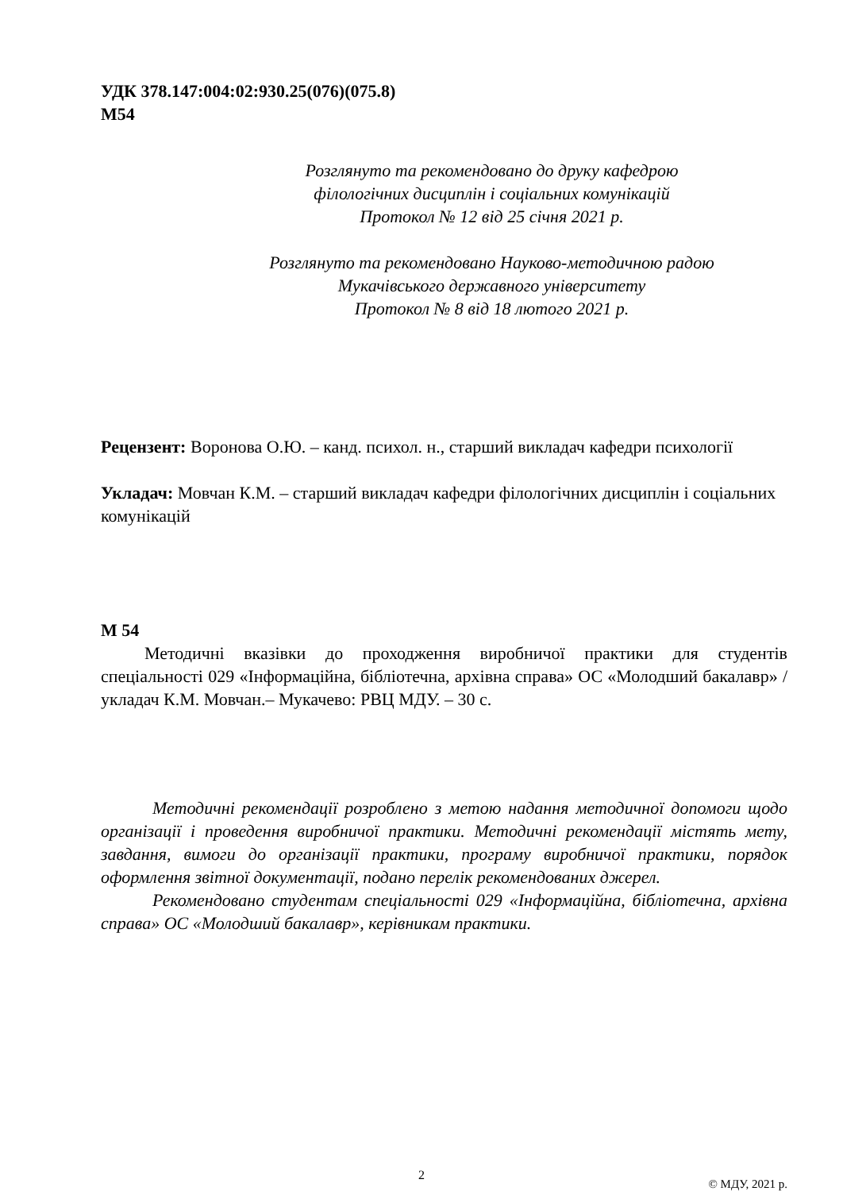УДК 378.147:004:02:930.25(076)(075.8)
М54
Розглянуто та рекомендовано до друку кафедрою
філологічних дисциплін і соціальних комунікацій
Протокол № 12 від 25 січня 2021 р.
Розглянуто та рекомендовано Науково-методичною радою
Мукачівського державного університету
Протокол № 8 від 18 лютого 2021 р.
Рецензент: Воронова О.Ю. – канд. психол. н., старший викладач кафедри психології
Укладач: Мовчан К.М. – старший викладач кафедри філологічних дисциплін і соціальних комунікацій
М 54
Методичні вказівки до проходження виробничої практики для студентів спеціальності 029 «Інформаційна, бібліотечна, архівна справа» ОС «Молодший бакалавр» / укладач К.М. Мовчан.– Мукачево: РВЦ МДУ. – 30 с.
Методичні рекомендації розроблено з метою надання методичної допомоги щодо організації і проведення виробничої практики. Методичні рекомендації містять мету, завдання, вимоги до організації практики, програму виробничої практики, порядок оформлення звітної документації, подано перелік рекомендованих джерел.
Рекомендовано студентам спеціальності 029 «Інформаційна, бібліотечна, архівна справа» ОС «Молодший бакалавр», керівникам практики.
© МДУ, 2021 р.
2